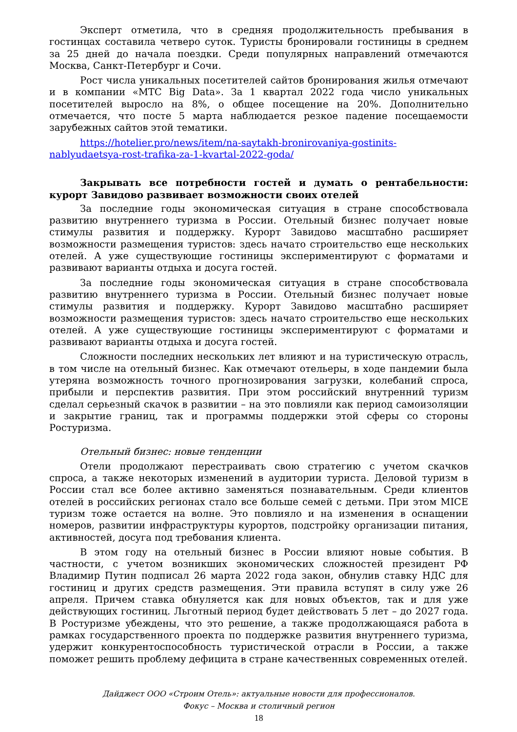Эксперт отметила, что в средняя продолжительность пребывания в гостинцах составила четверо суток. Туристы бронировали гостиницы в среднем за 25 дней до начала поездки. Среди популярных направлений отмечаются Москва, Санкт-Петербург и Сочи.
Рост числа уникальных посетителей сайтов бронирования жилья отмечают и в компании «МТС Big Data». За 1 квартал 2022 года число уникальных посетителей выросло на 8%, о общее посещение на 20%. Дополнительно отмечается, что посте 5 марта наблюдается резкое падение посещаемости зарубежных сайтов этой тематики.
https://hotelier.pro/news/item/na-saytakh-bronirovaniya-gostinits-nablyudaetsya-rost-trafika-za-1-kvartal-2022-goda/
Закрывать все потребности гостей и думать о рентабельности: курорт Завидово развивает возможности своих отелей
За последние годы экономическая ситуация в стране способствовала развитию внутреннего туризма в России. Отельный бизнес получает новые стимулы развития и поддержку. Курорт Завидово масштабно расширяет возможности размещения туристов: здесь начато строительство еще нескольких отелей. А уже существующие гостиницы экспериментируют с форматами и развивают варианты отдыха и досуга гостей.
За последние годы экономическая ситуация в стране способствовала развитию внутреннего туризма в России. Отельный бизнес получает новые стимулы развития и поддержку. Курорт Завидово масштабно расширяет возможности размещения туристов: здесь начато строительство еще нескольких отелей. А уже существующие гостиницы экспериментируют с форматами и развивают варианты отдыха и досуга гостей.
Сложности последних нескольких лет влияют и на туристическую отрасль, в том числе на отельный бизнес. Как отмечают отельеры, в ходе пандемии была утеряна возможность точного прогнозирования загрузки, колебаний спроса, прибыли и перспектив развития. При этом российский внутренний туризм сделал серьезный скачок в развитии – на это повлияли как период самоизоляции и закрытие границ, так и программы поддержки этой сферы со стороны Ростуризма.
Отельный бизнес: новые тенденции
Отели продолжают перестраивать свою стратегию с учетом скачков спроса, а также некоторых изменений в аудитории туриста. Деловой туризм в России стал все более активно заменяться познавательным. Среди клиентов отелей в российских регионах стало все больше семей с детьми. При этом MICE туризм тоже остается на волне. Это повлияло и на изменения в оснащении номеров, развитии инфраструктуры курортов, подстройку организации питания, активностей, досуга под требования клиента.
В этом году на отельный бизнес в России влияют новые события. В частности, с учетом возникших экономических сложностей президент РФ Владимир Путин подписал 26 марта 2022 года закон, обнулив ставку НДС для гостиниц и других средств размещения. Эти правила вступят в силу уже 26 апреля. Причем ставка обнуляется как для новых объектов, так и для уже действующих гостиниц. Льготный период будет действовать 5 лет – до 2027 года. В Ростуризме убеждены, что это решение, а также продолжающаяся работа в рамках государственного проекта по поддержке развития внутреннего туризма, удержит конкурентоспособность туристической отрасли в России, а также поможет решить проблему дефицита в стране качественных современных отелей.
Дайджест ООО «Строим Отель»: актуальные новости для профессионалов.
Фокус – Москва и столичный регион
18